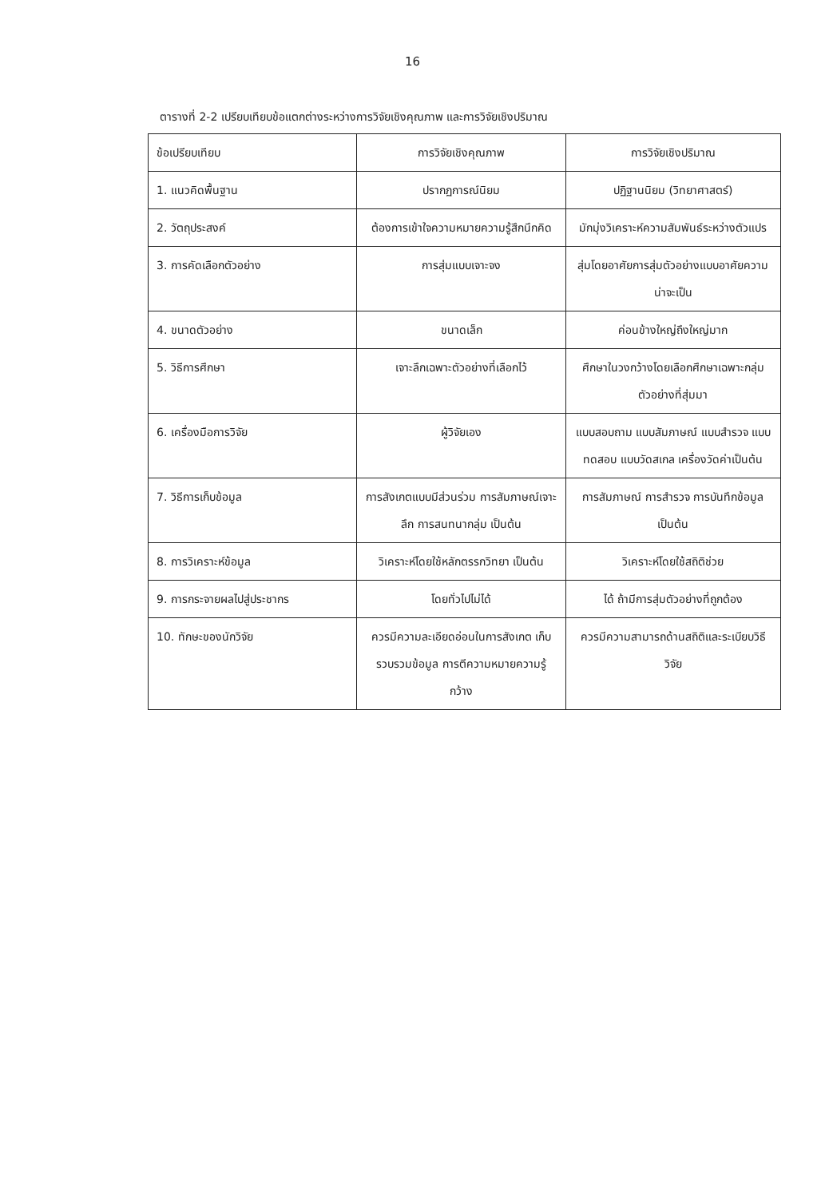16
ตารางที่ 2-2 เปรียบเทียบข้อแตกต่างระหว่างการวิจัยเชิงคุณภาพ และการวิจัยเชิงปริมาณ
| ข้อเปรียบเทียบ | การวิจัยเชิงคุณภาพ | การวิจัยเชิงปริมาณ |
| --- | --- | --- |
| 1. แนวคิดพื้นฐาน | ปรากฏการณ์นิยม | ปฏิฐานนิยม (วิทยาศาสตร์) |
| 2. วัตถุประสงค์ | ต้องการเข้าใจความหมายความรู้สึกนึกคิด | มักมุ่งวิเคราะห์ความสัมพันธ์ระหว่างตัวแปร |
| 3. การคัดเลือกตัวอย่าง | การสุ่มแบบเจาะจง | สุ่มโดยอาศัยการสุ่มตัวอย่างแบบอาศัยความน่าจะเป็น |
| 4. ขนาดตัวอย่าง | ขนาดเล็ก | ค่อนข้างใหญ่ถึงใหญ่มาก |
| 5. วิธีการศึกษา | เจาะลึกเฉพาะตัวอย่างที่เลือกไว้ | ศึกษาในวงกว้างโดยเลือกศึกษาเฉพาะกลุ่มตัวอย่างที่สุ่มมา |
| 6. เครื่องมือการวิจัย | ผู้วิจัยเอง | แบบสอบถาม แบบสัมภาษณ์ แบบสำรวจ แบบทดสอบ แบบวัดสเกล เครื่องวัดค่าเป็นต้น |
| 7. วิธีการเก็บข้อมูล | การสังเกตแบบมีส่วนร่วม การสัมภาษณ์เจาะลึก การสนทนากลุ่ม เป็นต้น | การสัมภาษณ์ การสำรวจ การบันทึกข้อมูล เป็นต้น |
| 8. การวิเคราะห์ข้อมูล | วิเคราะห์โดยใช้หลักตรรกวิทยา เป็นต้น | วิเคราะห์โดยใช้สถิติช่วย |
| 9. การกระจายผลไปสู่ประชากร | โดยทั่วไปไม่ได้ | ได้ ถ้ามีการสุ่มตัวอย่างที่ถูกต้อง |
| 10. ทักษะของนักวิจัย | ควรมีความละเอียดอ่อนในการสังเกต เก็บรวบรวมข้อมูล การตีความหมายความรู้กว้าง | ควรมีความสามารถด้านสถิติและระเบียบวิธีวิจัย |